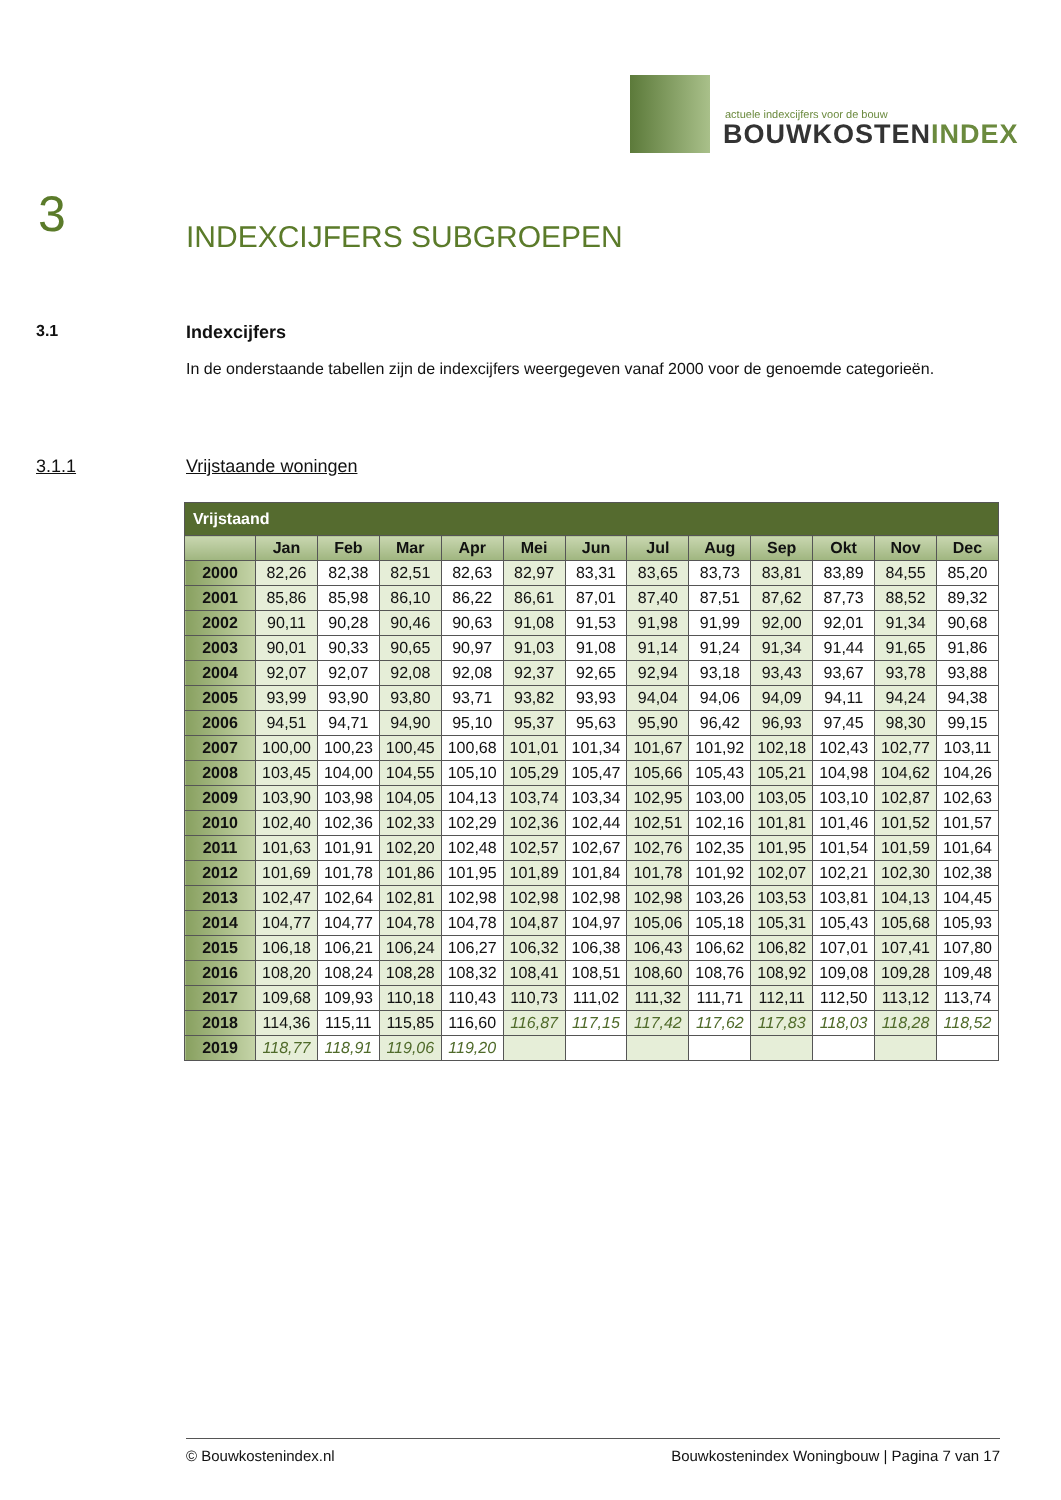actuele indexcijfers voor de bouw
BOUWKOSTENINDEX
3 INDEXCIJFERS SUBGROEPEN
3.1 Indexcijfers
In de onderstaande tabellen zijn de indexcijfers weergegeven vanaf 2000 voor de genoemde categorieën.
3.1.1 Vrijstaande woningen
| Vrijstaand | | | | | | | | | | | | |
| --- | --- | --- | --- | --- | --- | --- | --- | --- | --- | --- | --- | --- |
| | Jan | Feb | Mar | Apr | Mei | Jun | Jul | Aug | Sep | Okt | Nov | Dec |
| 2000 | 82,26 | 82,38 | 82,51 | 82,63 | 82,97 | 83,31 | 83,65 | 83,73 | 83,81 | 83,89 | 84,55 | 85,20 |
| 2001 | 85,86 | 85,98 | 86,10 | 86,22 | 86,61 | 87,01 | 87,40 | 87,51 | 87,62 | 87,73 | 88,52 | 89,32 |
| 2002 | 90,11 | 90,28 | 90,46 | 90,63 | 91,08 | 91,53 | 91,98 | 91,99 | 92,00 | 92,01 | 91,34 | 90,68 |
| 2003 | 90,01 | 90,33 | 90,65 | 90,97 | 91,03 | 91,08 | 91,14 | 91,24 | 91,34 | 91,44 | 91,65 | 91,86 |
| 2004 | 92,07 | 92,07 | 92,08 | 92,08 | 92,37 | 92,65 | 92,94 | 93,18 | 93,43 | 93,67 | 93,78 | 93,88 |
| 2005 | 93,99 | 93,90 | 93,80 | 93,71 | 93,82 | 93,93 | 94,04 | 94,06 | 94,09 | 94,11 | 94,24 | 94,38 |
| 2006 | 94,51 | 94,71 | 94,90 | 95,10 | 95,37 | 95,63 | 95,90 | 96,42 | 96,93 | 97,45 | 98,30 | 99,15 |
| 2007 | 100,00 | 100,23 | 100,45 | 100,68 | 101,01 | 101,34 | 101,67 | 101,92 | 102,18 | 102,43 | 102,77 | 103,11 |
| 2008 | 103,45 | 104,00 | 104,55 | 105,10 | 105,29 | 105,47 | 105,66 | 105,43 | 105,21 | 104,98 | 104,62 | 104,26 |
| 2009 | 103,90 | 103,98 | 104,05 | 104,13 | 103,74 | 103,34 | 102,95 | 103,00 | 103,05 | 103,10 | 102,87 | 102,63 |
| 2010 | 102,40 | 102,36 | 102,33 | 102,29 | 102,36 | 102,44 | 102,51 | 102,16 | 101,81 | 101,46 | 101,52 | 101,57 |
| 2011 | 101,63 | 101,91 | 102,20 | 102,48 | 102,57 | 102,67 | 102,76 | 102,35 | 101,95 | 101,54 | 101,59 | 101,64 |
| 2012 | 101,69 | 101,78 | 101,86 | 101,95 | 101,89 | 101,84 | 101,78 | 101,92 | 102,07 | 102,21 | 102,30 | 102,38 |
| 2013 | 102,47 | 102,64 | 102,81 | 102,98 | 102,98 | 102,98 | 102,98 | 103,26 | 103,53 | 103,81 | 104,13 | 104,45 |
| 2014 | 104,77 | 104,77 | 104,78 | 104,78 | 104,87 | 104,97 | 105,06 | 105,18 | 105,31 | 105,43 | 105,68 | 105,93 |
| 2015 | 106,18 | 106,21 | 106,24 | 106,27 | 106,32 | 106,38 | 106,43 | 106,62 | 106,82 | 107,01 | 107,41 | 107,80 |
| 2016 | 108,20 | 108,24 | 108,28 | 108,32 | 108,41 | 108,51 | 108,60 | 108,76 | 108,92 | 109,08 | 109,28 | 109,48 |
| 2017 | 109,68 | 109,93 | 110,18 | 110,43 | 110,73 | 111,02 | 111,32 | 111,71 | 112,11 | 112,50 | 113,12 | 113,74 |
| 2018 | 114,36 | 115,11 | 115,85 | 116,60 | 116,87 | 117,15 | 117,42 | 117,62 | 117,83 | 118,03 | 118,28 | 118,52 |
| 2019 | 118,77 | 118,91 | 119,06 | 119,20 | | | | | | | | |
© Bouwkostenindex.nl Bouwkostenindex Woningbouw | Pagina 7 van 17